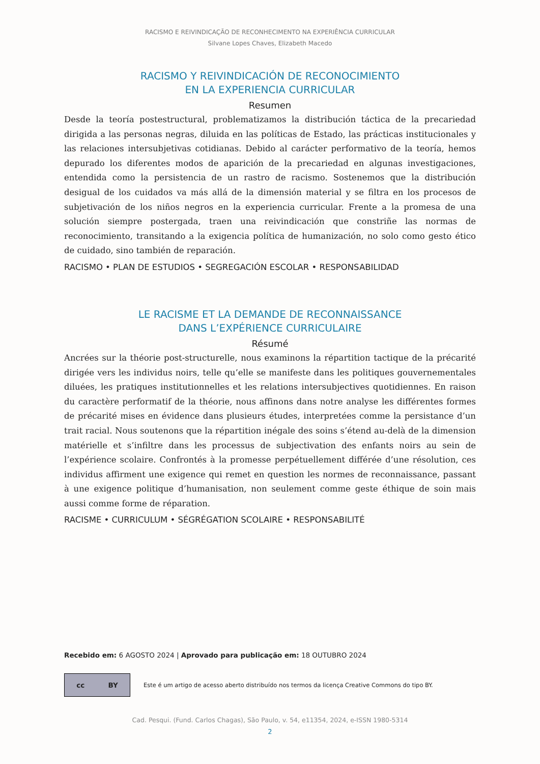RACISMO E REIVINDICAÇÃO DE RECONHECIMENTO NA EXPERIÊNCIA CURRICULAR
Silvane Lopes Chaves, Elizabeth Macedo
RACISMO Y REIVINDICACIÓN DE RECONOCIMIENTO
EN LA EXPERIENCIA CURRICULAR
Resumen
Desde la teoría postestructural, problematizamos la distribución táctica de la precariedad dirigida a las personas negras, diluida en las políticas de Estado, las prácticas institucionales y las relaciones intersubjetivas cotidianas. Debido al carácter performativo de la teoría, hemos depurado los diferentes modos de aparición de la precariedad en algunas investigaciones, entendida como la persistencia de un rastro de racismo. Sostenemos que la distribución desigual de los cuidados va más allá de la dimensión material y se filtra en los procesos de subjetivación de los niños negros en la experiencia curricular. Frente a la promesa de una solución siempre postergada, traen una reivindicación que constriñe las normas de reconocimiento, transitando a la exigencia política de humanización, no solo como gesto ético de cuidado, sino también de reparación.
RACISMO • PLAN DE ESTUDIOS • SEGREGACIÓN ESCOLAR • RESPONSABILIDAD
LE RACISME ET LA DEMANDE DE RECONNAISSANCE
DANS L’EXPÉRIENCE CURRICULAIRE
Résumé
Ancrées sur la théorie post-structurelle, nous examinons la répartition tactique de la précarité dirigée vers les individus noirs, telle qu’elle se manifeste dans les politiques gouvernementales diluées, les pratiques institutionnelles et les relations intersubjectives quotidiennes. En raison du caractère performatif de la théorie, nous affinons dans notre analyse les différentes formes de précarité mises en évidence dans plusieurs études, interpretées comme la persistance d’un trait racial. Nous soutenons que la répartition inégale des soins s’étend au-delà de la dimension matérielle et s’infiltre dans les processus de subjectivation des enfants noirs au sein de l’expérience scolaire. Confrontés à la promesse perpétuellement différée d’une résolution, ces individus affirment une exigence qui remet en question les normes de reconnaissance, passant à une exigence politique d’humanisation, non seulement comme geste éthique de soin mais aussi comme forme de réparation.
RACISME • CURRICULUM • SÉGRÉGATION SCOLAIRE • RESPONSABILITÉ
Recebido em: 6 AGOSTO 2024 | Aprovado para publicação em: 18 OUTUBRO 2024
cc BY
Este é um artigo de acesso aberto distribuído nos termos da licença Creative Commons do tipo BY.
Cad. Pesqui. (Fund. Carlos Chagas), São Paulo, v. 54, e11354, 2024, e-ISSN 1980-5314
2